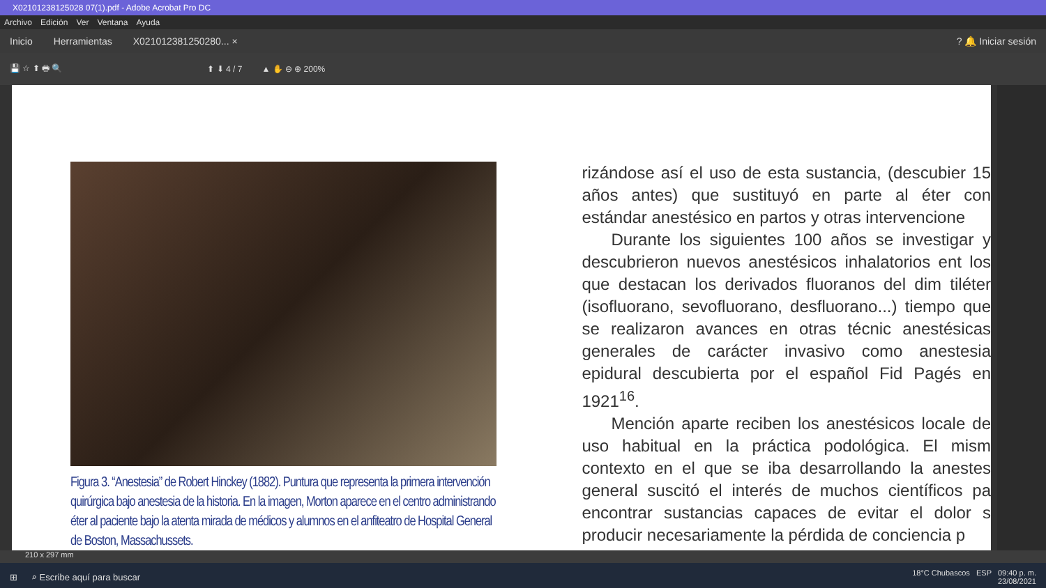X02101238125028 07(1).pdf - Adobe Acrobat Pro DC
Archivo Edición Ver Ventana Ayuda
Inicio Herramientas X021012381250280... ×? 🔔 Iniciar sesión
💾 ☆ ⬆ 🖶 🔍 ⬆ ⬇ 4 / 7 ▲ ✋ ⊖ ⊕ 200%
Figura 3. “Anestesia” de Robert Hinckey (1882). Puntura que representa la primera intervención quirúrgica bajo anestesia de la historia. En la imagen, Morton aparece en el centro administrando éter al paciente bajo la atenta mirada de médicos y alumnos en el anfiteatro de Hospital General de Boston, Massachussets.
rizándose así el uso de esta sustancia, (descubier 15 años antes) que sustituyó en parte al éter con estándar anestésico en partos y otras intervencione
Durante los siguientes 100 años se investigar y descubrieron nuevos anestésicos inhalatorios ent los que destacan los derivados fluoranos del dim tiléter (isofluorano, sevofluorano, desfluorano...) tiempo que se realizaron avances en otras técnic anestésicas generales de carácter invasivo como anestesia epidural descubierta por el español Fid Pagés en 1921<sup>16</sup>.
Mención aparte reciben los anestésicos locale de uso habitual en la práctica podológica. El mism contexto en el que se iba desarrollando la anestes general suscitó el interés de muchos científicos pa encontrar sustancias capaces de evitar el dolor s producir necesariamente la pérdida de conciencia p
210 x 297 mm
⊞ ⌕ Escribe aquí para buscar 18°C Chubascos ESP 09:40 p. m.
23/08/2021